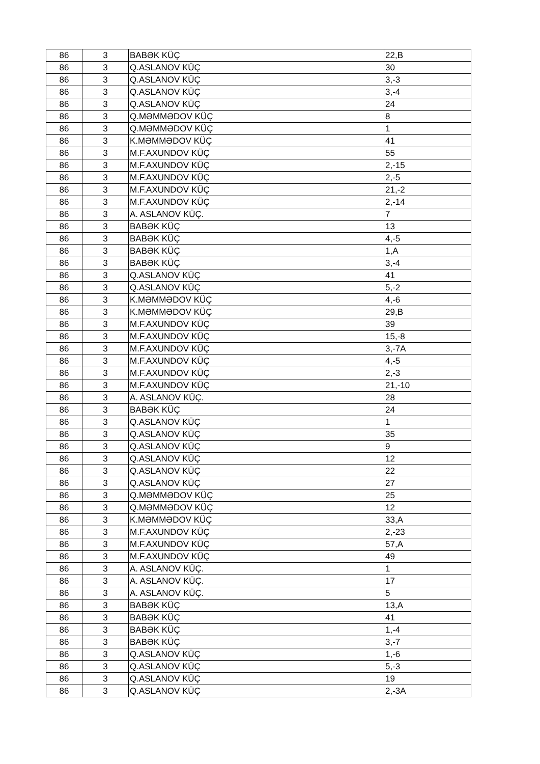| 86 | 3 | BABƏK KÜÇ | 22,B |
| 86 | 3 | Q.ASLANOV KÜÇ | 30 |
| 86 | 3 | Q.ASLANOV KÜÇ | 3,-3 |
| 86 | 3 | Q.ASLANOV KÜÇ | 3,-4 |
| 86 | 3 | Q.ASLANOV KÜÇ | 24 |
| 86 | 3 | Q.MƏMMƏDOV KÜÇ | 8 |
| 86 | 3 | Q.MƏMMƏDOV KÜÇ | 1 |
| 86 | 3 | K.MƏMMƏDOV KÜÇ | 41 |
| 86 | 3 | M.F.AXUNDOV KÜÇ | 55 |
| 86 | 3 | M.F.AXUNDOV KÜÇ | 2,-15 |
| 86 | 3 | M.F.AXUNDOV KÜÇ | 2,-5 |
| 86 | 3 | M.F.AXUNDOV KÜÇ | 21,-2 |
| 86 | 3 | M.F.AXUNDOV KÜÇ | 2,-14 |
| 86 | 3 | A. ASLANOV KÜÇ. | 7 |
| 86 | 3 | BABƏK KÜÇ | 13 |
| 86 | 3 | BABƏK KÜÇ | 4,-5 |
| 86 | 3 | BABƏK KÜÇ | 1,A |
| 86 | 3 | BABƏK KÜÇ | 3,-4 |
| 86 | 3 | Q.ASLANOV KÜÇ | 41 |
| 86 | 3 | Q.ASLANOV KÜÇ | 5,-2 |
| 86 | 3 | K.MƏMMƏDOV KÜÇ | 4,-6 |
| 86 | 3 | K.MƏMMƏDOV KÜÇ | 29,B |
| 86 | 3 | M.F.AXUNDOV KÜÇ | 39 |
| 86 | 3 | M.F.AXUNDOV KÜÇ | 15,-8 |
| 86 | 3 | M.F.AXUNDOV KÜÇ | 3,-7A |
| 86 | 3 | M.F.AXUNDOV KÜÇ | 4,-5 |
| 86 | 3 | M.F.AXUNDOV KÜÇ | 2,-3 |
| 86 | 3 | M.F.AXUNDOV KÜÇ | 21,-10 |
| 86 | 3 | A. ASLANOV KÜÇ. | 28 |
| 86 | 3 | BABƏK KÜÇ | 24 |
| 86 | 3 | Q.ASLANOV KÜÇ | 1 |
| 86 | 3 | Q.ASLANOV KÜÇ | 35 |
| 86 | 3 | Q.ASLANOV KÜÇ | 9 |
| 86 | 3 | Q.ASLANOV KÜÇ | 12 |
| 86 | 3 | Q.ASLANOV KÜÇ | 22 |
| 86 | 3 | Q.ASLANOV KÜÇ | 27 |
| 86 | 3 | Q.MƏMMƏDOV KÜÇ | 25 |
| 86 | 3 | Q.MƏMMƏDOV KÜÇ | 12 |
| 86 | 3 | K.MƏMMƏDOV KÜÇ | 33,A |
| 86 | 3 | M.F.AXUNDOV KÜÇ | 2,-23 |
| 86 | 3 | M.F.AXUNDOV KÜÇ | 57,A |
| 86 | 3 | M.F.AXUNDOV KÜÇ | 49 |
| 86 | 3 | A. ASLANOV KÜÇ. | 1 |
| 86 | 3 | A. ASLANOV KÜÇ. | 17 |
| 86 | 3 | A. ASLANOV KÜÇ. | 5 |
| 86 | 3 | BABƏK KÜÇ | 13,A |
| 86 | 3 | BABƏK KÜÇ | 41 |
| 86 | 3 | BABƏK KÜÇ | 1,-4 |
| 86 | 3 | BABƏK KÜÇ | 3,-7 |
| 86 | 3 | Q.ASLANOV KÜÇ | 1,-6 |
| 86 | 3 | Q.ASLANOV KÜÇ | 5,-3 |
| 86 | 3 | Q.ASLANOV KÜÇ | 19 |
| 86 | 3 | Q.ASLANOV KÜÇ | 2,-3A |